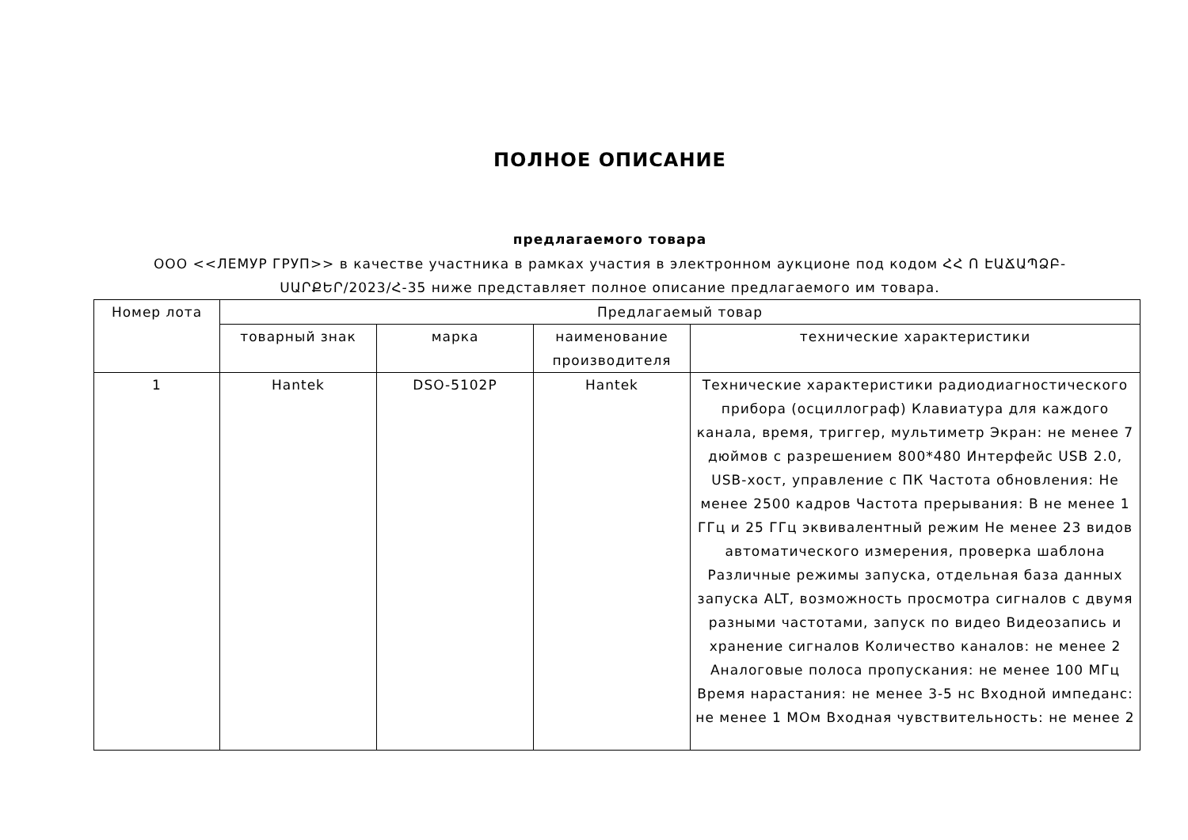ПОЛНОЕ ОПИСАНИЕ
предлагаемого товара
ООО <<ЛЕМУР ГРУП>> в качестве участника в рамках участия в электронном аукционе под кодом ՀՀ Ո ԷԱՃԱՊՁԲ-ՍԱՐՔԵՐ/2023/Հ-35 ниже представляет полное описание предлагаемого им товара.
| Номер лота | Предлагаемый товар | | | |
| --- | --- | --- | --- | --- |
| | товарный знак | марка | наименование производителя | технические характеристики |
| 1 | Hantek | DSO-5102P | Hantek | Технические характеристики радиодиагностического прибора (осциллограф) Клавиатура для каждого канала, время, триггер, мультиметр Экран: не менее 7 дюймов с разрешением 800*480 Интерфейс USB 2.0, USB-хост, управление с ПК Частота обновления: Не менее 2500 кадров Частота прерывания: В не менее 1 ГГц и 25 ГГц эквивалентный режим Не менее 23 видов автоматического измерения, проверка шаблона Различные режимы запуска, отдельная база данных запуска ALT, возможность просмотра сигналов с двумя разными частотами, запуск по видео Видеозапись и хранение сигналов Количество каналов: не менее 2 Аналоговые полоса пропускания: не менее 100 МГц Время нарастания: не менее 3-5 нс Входной импеданс: не менее 1 МОм Входная чувствительность: не менее 2 |